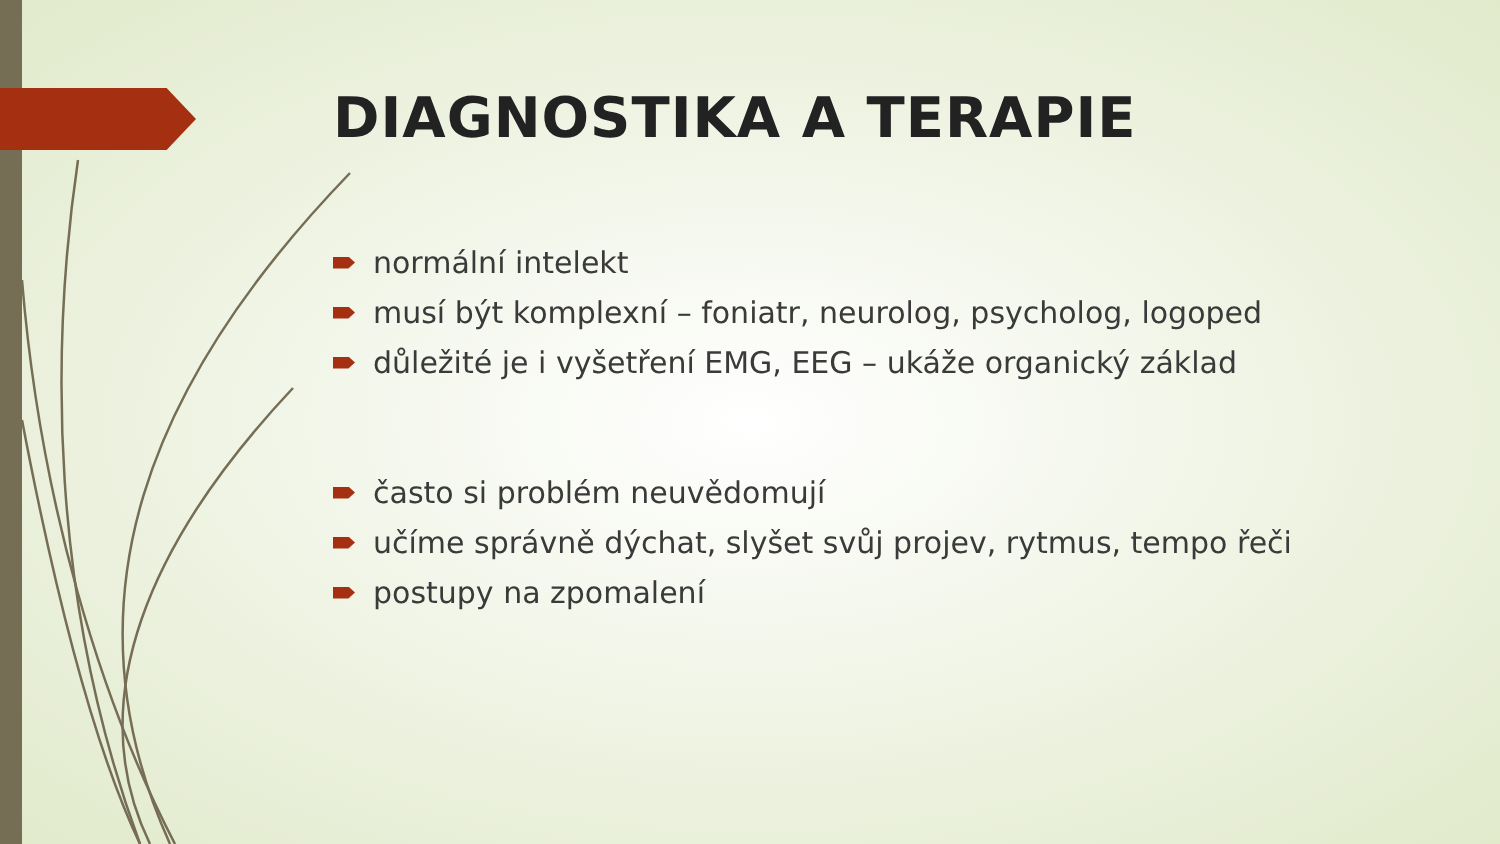DIAGNOSTIKA A TERAPIE
normální intelekt
musí být komplexní – foniatr, neurolog, psycholog, logoped
důležité je i vyšetření EMG, EEG – ukáže organický základ
často si problém neuvědomují
učíme správně dýchat, slyšet svůj projev, rytmus, tempo řeči
postupy na zpomalení